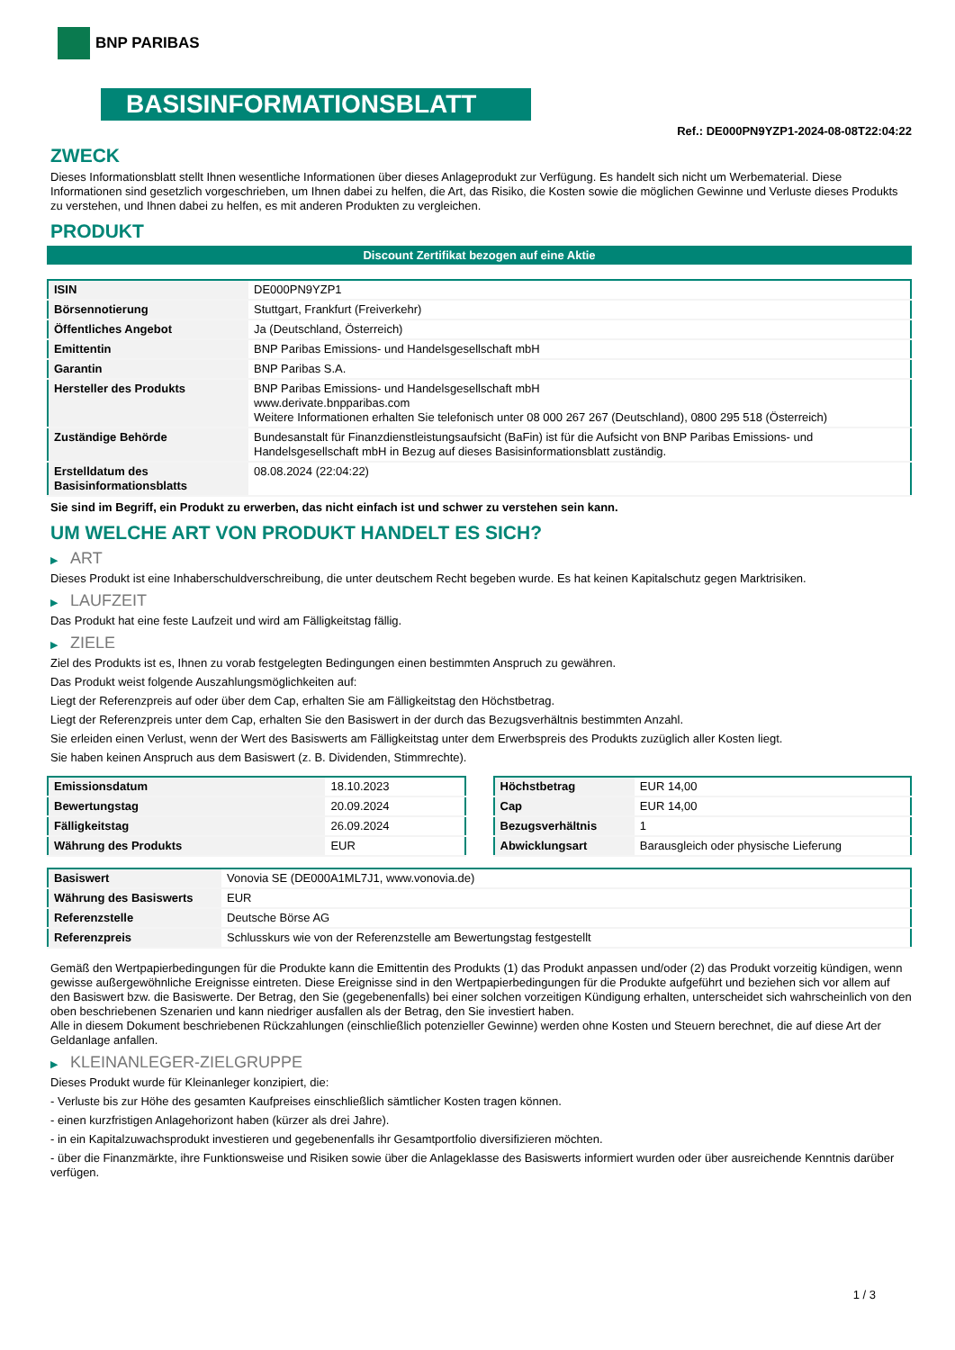BNP PARIBAS
BASISINFORMATIONSBLATT
Ref.: DE000PN9YZP1-2024-08-08T22:04:22
ZWECK
Dieses Informationsblatt stellt Ihnen wesentliche Informationen über dieses Anlageprodukt zur Verfügung. Es handelt sich nicht um Werbematerial. Diese Informationen sind gesetzlich vorgeschrieben, um Ihnen dabei zu helfen, die Art, das Risiko, die Kosten sowie die möglichen Gewinne und Verluste dieses Produkts zu verstehen, und Ihnen dabei zu helfen, es mit anderen Produkten zu vergleichen.
PRODUKT
Discount Zertifikat bezogen auf eine Aktie
| ISIN | DE000PN9YZP1 |
| Börsennotierung | Stuttgart, Frankfurt (Freiverkehr) |
| Öffentliches Angebot | Ja (Deutschland, Österreich) |
| Emittentin | BNP Paribas Emissions- und Handelsgesellschaft mbH |
| Garantin | BNP Paribas S.A. |
| Hersteller des Produkts | BNP Paribas Emissions- und Handelsgesellschaft mbH www.derivate.bnpparibas.com Weitere Informationen erhalten Sie telefonisch unter 08 000 267 267 (Deutschland), 0800 295 518 (Österreich) |
| Zuständige Behörde | Bundesanstalt für Finanzdienstleistungsaufsicht (BaFin) ist für die Aufsicht von BNP Paribas Emissions- und Handelsgesellschaft mbH in Bezug auf dieses Basisinformationsblatt zuständig. |
| Erstelldatum des Basisinformationsblatts | 08.08.2024 (22:04:22) |
Sie sind im Begriff, ein Produkt zu erwerben, das nicht einfach ist und schwer zu verstehen sein kann.
UM WELCHE ART VON PRODUKT HANDELT ES SICH?
▶ ART
Dieses Produkt ist eine Inhaberschuldverschreibung, die unter deutschem Recht begeben wurde. Es hat keinen Kapitalschutz gegen Marktrisiken.
▶ LAUFZEIT
Das Produkt hat eine feste Laufzeit und wird am Fälligkeitstag fällig.
▶ ZIELE
Ziel des Produkts ist es, Ihnen zu vorab festgelegten Bedingungen einen bestimmten Anspruch zu gewähren.
Das Produkt weist folgende Auszahlungsmöglichkeiten auf:
Liegt der Referenzpreis auf oder über dem Cap, erhalten Sie am Fälligkeitstag den Höchstbetrag.
Liegt der Referenzpreis unter dem Cap, erhalten Sie den Basiswert in der durch das Bezugsverhältnis bestimmten Anzahl.
Sie erleiden einen Verlust, wenn der Wert des Basiswerts am Fälligkeitstag unter dem Erwerbspreis des Produkts zuzüglich aller Kosten liegt.
Sie haben keinen Anspruch aus dem Basiswert (z. B. Dividenden, Stimmrechte).
| Emissionsdatum | 18.10.2023 |
| Bewertungstag | 20.09.2024 |
| Fälligkeitstag | 26.09.2024 |
| Währung des Produkts | EUR |
| Höchstbetrag | EUR 14,00 |
| Cap | EUR 14,00 |
| Bezugsverhältnis | 1 |
| Abwicklungsart | Barausgleich oder physische Lieferung |
| Basiswert | Vonovia SE (DE000A1ML7J1, www.vonovia.de) |
| Währung des Basiswerts | EUR |
| Referenzstelle | Deutsche Börse AG |
| Referenzpreis | Schlusskurs wie von der Referenzstelle am Bewertungstag festgestellt |
Gemäß den Wertpapierbedingungen für die Produkte kann die Emittentin des Produkts (1) das Produkt anpassen und/oder (2) das Produkt vorzeitig kündigen, wenn gewisse außergewöhnliche Ereignisse eintreten. Diese Ereignisse sind in den Wertpapierbedingungen für die Produkte aufgeführt und beziehen sich vor allem auf den Basiswert bzw. die Basiswerte. Der Betrag, den Sie (gegebenenfalls) bei einer solchen vorzeitigen Kündigung erhalten, unterscheidet sich wahrscheinlich von den oben beschriebenen Szenarien und kann niedriger ausfallen als der Betrag, den Sie investiert haben.
Alle in diesem Dokument beschriebenen Rückzahlungen (einschließlich potenzieller Gewinne) werden ohne Kosten und Steuern berechnet, die auf diese Art der Geldanlage anfallen.
▶ KLEINANLEGER-ZIELGRUPPE
Dieses Produkt wurde für Kleinanleger konzipiert, die:
- Verluste bis zur Höhe des gesamten Kaufpreises einschließlich sämtlicher Kosten tragen können.
- einen kurzfristigen Anlagehorizont haben (kürzer als drei Jahre).
- in ein Kapitalzuwachsprodukt investieren und gegebenenfalls ihr Gesamtportfolio diversifizieren möchten.
- über die Finanzmärkte, ihre Funktionsweise und Risiken sowie über die Anlageklasse des Basiswerts informiert wurden oder über ausreichende Kenntnis darüber verfügen.
1 / 3